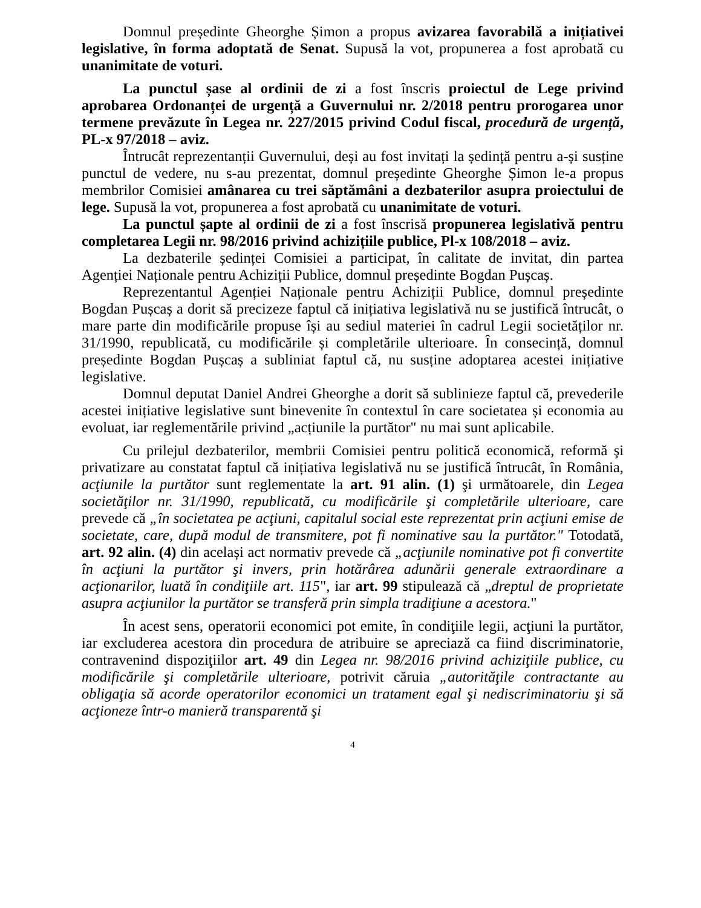Domnul președinte Gheorghe Șimon a propus avizarea favorabilă a inițiativei legislative, în forma adoptată de Senat. Supusă la vot, propunerea a fost aprobată cu unanimitate de voturi.
La punctul șase al ordinii de zi a fost înscris proiectul de Lege privind aprobarea Ordonanței de urgență a Guvernului nr. 2/2018 pentru prorogarea unor termene prevăzute în Legea nr. 227/2015 privind Codul fiscal, procedură de urgență, PL-x 97/2018 – aviz.
Întrucât reprezentanții Guvernului, deși au fost invitați la ședință pentru a-și susține punctul de vedere, nu s-au prezentat, domnul președinte Gheorghe Șimon le-a propus membrilor Comisiei amânarea cu trei săptămâni a dezbaterilor asupra proiectului de lege. Supusă la vot, propunerea a fost aprobată cu unanimitate de voturi.
La punctul șapte al ordinii de zi a fost înscrisă propunerea legislativă pentru completarea Legii nr. 98/2016 privind achizițiile publice, Pl-x 108/2018 – aviz.
La dezbaterile ședinței Comisiei a participat, în calitate de invitat, din partea Agenției Naționale pentru Achiziții Publice, domnul președinte Bogdan Pușcaș.
Reprezentantul Agenției Naționale pentru Achiziții Publice, domnul președinte Bogdan Pușcaș a dorit să precizeze faptul că inițiativa legislativă nu se justifică întrucât, o mare parte din modificările propuse își au sediul materiei în cadrul Legii societăților nr. 31/1990, republicată, cu modificările și completările ulterioare. În consecință, domnul președinte Bogdan Pușcaș a subliniat faptul că, nu susține adoptarea acestei inițiative legislative.
Domnul deputat Daniel Andrei Gheorghe a dorit să sublinieze faptul că, prevederile acestei inițiative legislative sunt binevenite în contextul în care societatea și economia au evoluat, iar reglementările privind „acțiunile la purtător" nu mai sunt aplicabile.
Cu prilejul dezbaterilor, membrii Comisiei pentru politică economică, reformă şi privatizare au constatat faptul că inițiativa legislativă nu se justifică întrucât, în România, acţiunile la purtător sunt reglementate la art. 91 alin. (1) şi următoarele, din Legea societăţilor nr. 31/1990, republicată, cu modificările şi completările ulterioare, care prevede că „în societatea pe acţiuni, capitalul social este reprezentat prin acţiuni emise de societate, care, după modul de transmitere, pot fi nominative sau la purtător." Totodată, art. 92 alin. (4) din același act normativ prevede că „acţiunile nominative pot fi convertite în acţiuni la purtător şi invers, prin hotărârea adunării generale extraordinare a acţionarilor, luată în condiţiile art. 115", iar art. 99 stipulează că „dreptul de proprietate asupra acţiunilor la purtător se transferă prin simpla tradiţiune a acestora."
În acest sens, operatorii economici pot emite, în condiţiile legii, acţiuni la purtător, iar excluderea acestora din procedura de atribuire se apreciază ca fiind discriminatorie, contravenind dispoziţiilor art. 49 din Legea nr. 98/2016 privind achiziţiile publice, cu modificările şi completările ulterioare, potrivit căruia „autorităţile contractante au obligaţia să acorde operatorilor economici un tratament egal şi nediscriminatoriu şi să acţioneze într-o manieră transparentă şi
4